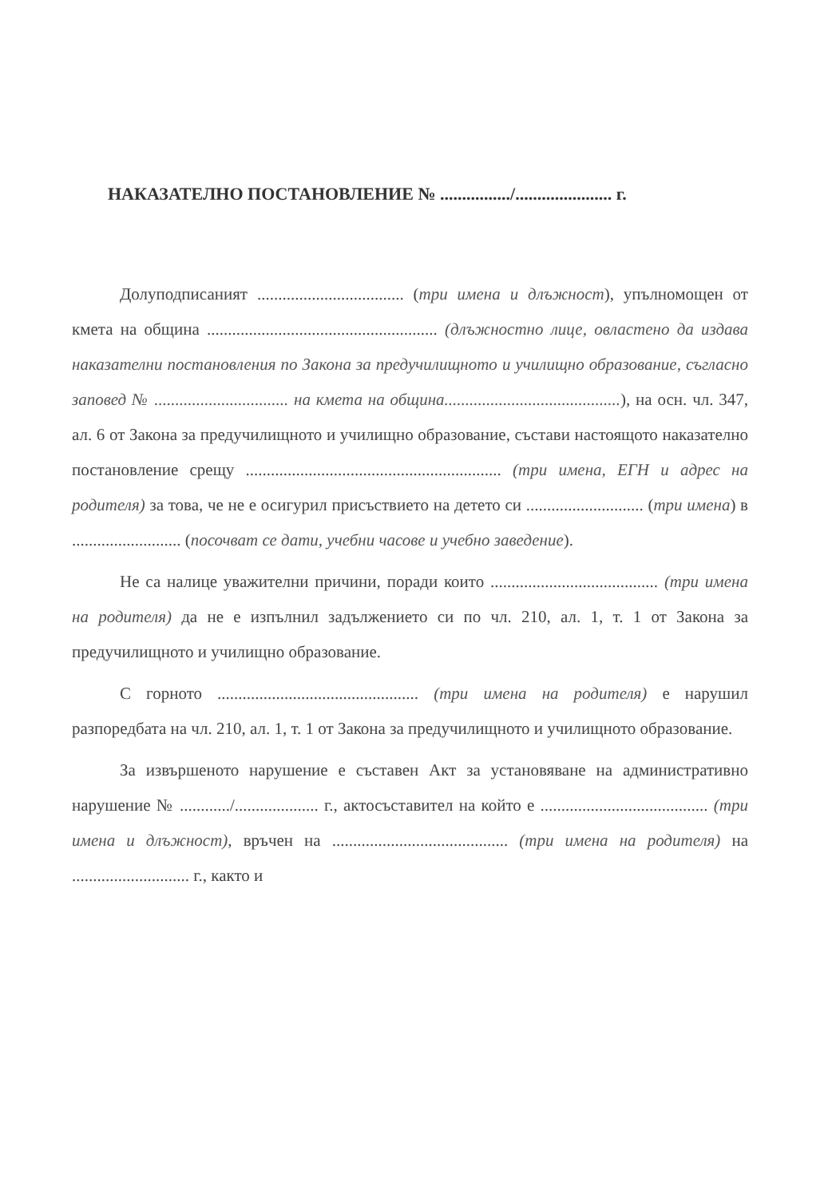НАКАЗАТЕЛНО ПОСТАНОВЛЕНИЕ № ................/...................... г.
Долуподписаният ................................... (три имена и длъжност), упълномощен от кмета на община ....................................................... (длъжностно лице, овластено да издава наказателни постановления по Закона за предучилищното и училищно образование, съгласно заповед № ................................ на кмета на община..........................................), на осн. чл. 347, ал. 6 от Закона за предучилищното и училищно образование, състави настоящото наказателно постановление срещу ............................................................. (три имена, ЕГН и адрес на родителя) за това, че не е осигурил присъствието на детето си ............................ (три имена) в .......................... (посочват се дати, учебни часове и учебно заведение).
Не са налице уважителни причини, поради които ........................................ (три имена на родителя) да не е изпълнил задължението си по чл. 210, ал. 1, т. 1 от Закона за предучилищното и училищно образование.
С горното ................................................ (три имена на родителя) е нарушил разпоредбата на чл. 210, ал. 1, т. 1 от Закона за предучилищното и училищното образование.
За извършеното нарушение е съставен Акт за установяване на административно нарушение № ............/.................... г., актосъставител на който е ........................................ (три имена и длъжност), връчен на .......................................... (три имена на родителя) на ............................ г., както и